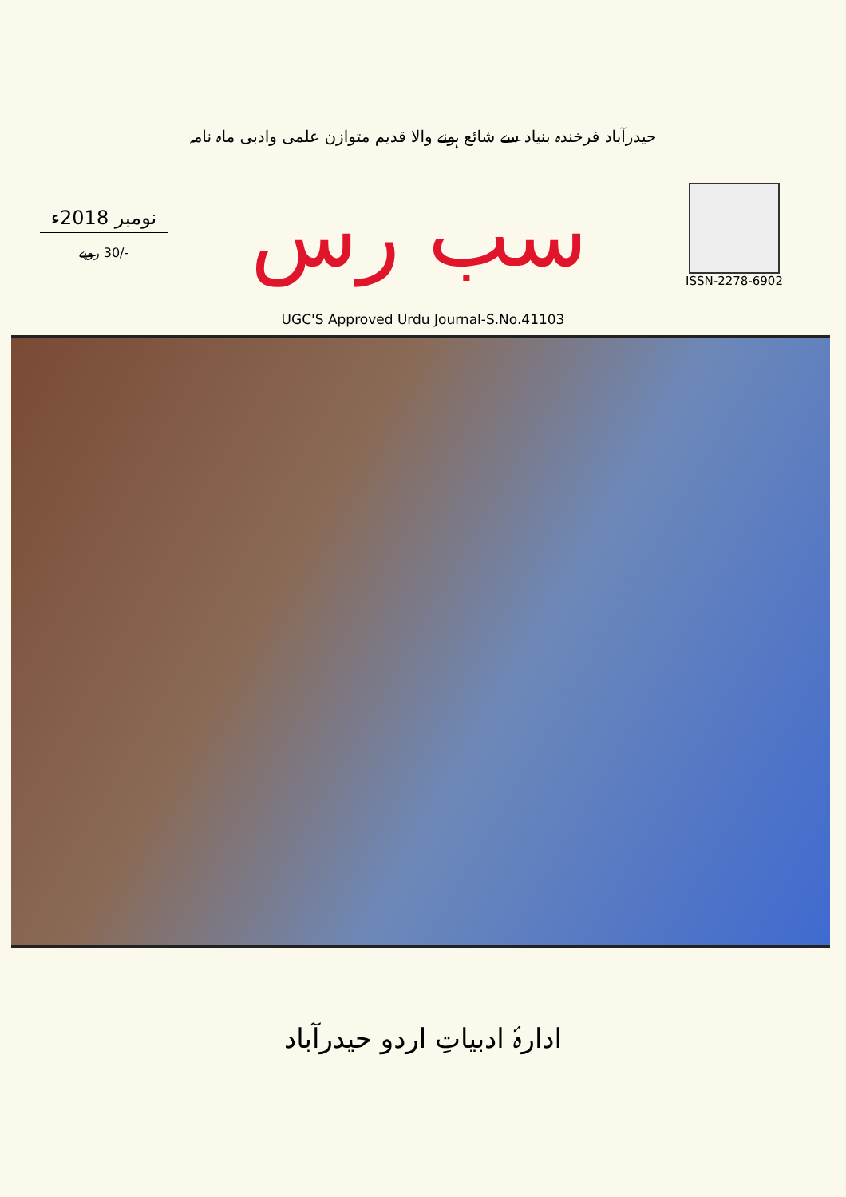حیدرآباد فرخندہ بنیاد سے شائع ہونے والا قدیم متوازن علمی وادبی ماہ نامہ
نومبر 2018ء
-/30 روپے
سب رس
ISSN-2278-6902
UGC'S Approved Urdu Journal-S.No.41103
ادارۂ ادبیاتِ اردو حیدرآباد